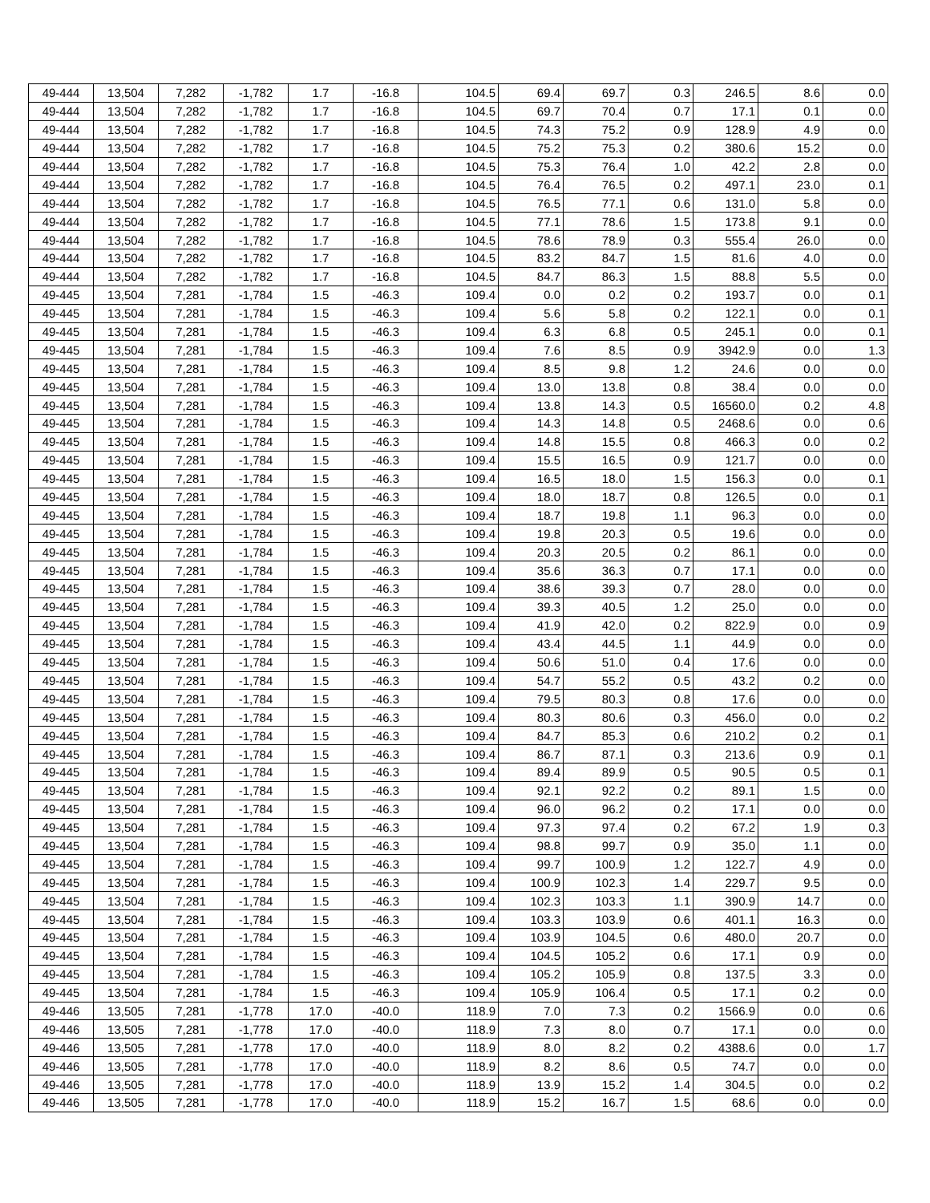| 49-444 | 13,504 | 7,282 | -1,782 | 1.7 | -16.8 | 104.5 | 69.4 | 69.7 | 0.3 | 246.5 | 8.6 | 0.0 |
| 49-444 | 13,504 | 7,282 | -1,782 | 1.7 | -16.8 | 104.5 | 69.7 | 70.4 | 0.7 | 17.1 | 0.1 | 0.0 |
| 49-444 | 13,504 | 7,282 | -1,782 | 1.7 | -16.8 | 104.5 | 74.3 | 75.2 | 0.9 | 128.9 | 4.9 | 0.0 |
| 49-444 | 13,504 | 7,282 | -1,782 | 1.7 | -16.8 | 104.5 | 75.2 | 75.3 | 0.2 | 380.6 | 15.2 | 0.0 |
| 49-444 | 13,504 | 7,282 | -1,782 | 1.7 | -16.8 | 104.5 | 75.3 | 76.4 | 1.0 | 42.2 | 2.8 | 0.0 |
| 49-444 | 13,504 | 7,282 | -1,782 | 1.7 | -16.8 | 104.5 | 76.4 | 76.5 | 0.2 | 497.1 | 23.0 | 0.1 |
| 49-444 | 13,504 | 7,282 | -1,782 | 1.7 | -16.8 | 104.5 | 76.5 | 77.1 | 0.6 | 131.0 | 5.8 | 0.0 |
| 49-444 | 13,504 | 7,282 | -1,782 | 1.7 | -16.8 | 104.5 | 77.1 | 78.6 | 1.5 | 173.8 | 9.1 | 0.0 |
| 49-444 | 13,504 | 7,282 | -1,782 | 1.7 | -16.8 | 104.5 | 78.6 | 78.9 | 0.3 | 555.4 | 26.0 | 0.0 |
| 49-444 | 13,504 | 7,282 | -1,782 | 1.7 | -16.8 | 104.5 | 83.2 | 84.7 | 1.5 | 81.6 | 4.0 | 0.0 |
| 49-444 | 13,504 | 7,282 | -1,782 | 1.7 | -16.8 | 104.5 | 84.7 | 86.3 | 1.5 | 88.8 | 5.5 | 0.0 |
| 49-445 | 13,504 | 7,281 | -1,784 | 1.5 | -46.3 | 109.4 | 0.0 | 0.2 | 0.2 | 193.7 | 0.0 | 0.1 |
| 49-445 | 13,504 | 7,281 | -1,784 | 1.5 | -46.3 | 109.4 | 5.6 | 5.8 | 0.2 | 122.1 | 0.0 | 0.1 |
| 49-445 | 13,504 | 7,281 | -1,784 | 1.5 | -46.3 | 109.4 | 6.3 | 6.8 | 0.5 | 245.1 | 0.0 | 0.1 |
| 49-445 | 13,504 | 7,281 | -1,784 | 1.5 | -46.3 | 109.4 | 7.6 | 8.5 | 0.9 | 3942.9 | 0.0 | 1.3 |
| 49-445 | 13,504 | 7,281 | -1,784 | 1.5 | -46.3 | 109.4 | 8.5 | 9.8 | 1.2 | 24.6 | 0.0 | 0.0 |
| 49-445 | 13,504 | 7,281 | -1,784 | 1.5 | -46.3 | 109.4 | 13.0 | 13.8 | 0.8 | 38.4 | 0.0 | 0.0 |
| 49-445 | 13,504 | 7,281 | -1,784 | 1.5 | -46.3 | 109.4 | 13.8 | 14.3 | 0.5 | 16560.0 | 0.2 | 4.8 |
| 49-445 | 13,504 | 7,281 | -1,784 | 1.5 | -46.3 | 109.4 | 14.3 | 14.8 | 0.5 | 2468.6 | 0.0 | 0.6 |
| 49-445 | 13,504 | 7,281 | -1,784 | 1.5 | -46.3 | 109.4 | 14.8 | 15.5 | 0.8 | 466.3 | 0.0 | 0.2 |
| 49-445 | 13,504 | 7,281 | -1,784 | 1.5 | -46.3 | 109.4 | 15.5 | 16.5 | 0.9 | 121.7 | 0.0 | 0.0 |
| 49-445 | 13,504 | 7,281 | -1,784 | 1.5 | -46.3 | 109.4 | 16.5 | 18.0 | 1.5 | 156.3 | 0.0 | 0.1 |
| 49-445 | 13,504 | 7,281 | -1,784 | 1.5 | -46.3 | 109.4 | 18.0 | 18.7 | 0.8 | 126.5 | 0.0 | 0.1 |
| 49-445 | 13,504 | 7,281 | -1,784 | 1.5 | -46.3 | 109.4 | 18.7 | 19.8 | 1.1 | 96.3 | 0.0 | 0.0 |
| 49-445 | 13,504 | 7,281 | -1,784 | 1.5 | -46.3 | 109.4 | 19.8 | 20.3 | 0.5 | 19.6 | 0.0 | 0.0 |
| 49-445 | 13,504 | 7,281 | -1,784 | 1.5 | -46.3 | 109.4 | 20.3 | 20.5 | 0.2 | 86.1 | 0.0 | 0.0 |
| 49-445 | 13,504 | 7,281 | -1,784 | 1.5 | -46.3 | 109.4 | 35.6 | 36.3 | 0.7 | 17.1 | 0.0 | 0.0 |
| 49-445 | 13,504 | 7,281 | -1,784 | 1.5 | -46.3 | 109.4 | 38.6 | 39.3 | 0.7 | 28.0 | 0.0 | 0.0 |
| 49-445 | 13,504 | 7,281 | -1,784 | 1.5 | -46.3 | 109.4 | 39.3 | 40.5 | 1.2 | 25.0 | 0.0 | 0.0 |
| 49-445 | 13,504 | 7,281 | -1,784 | 1.5 | -46.3 | 109.4 | 41.9 | 42.0 | 0.2 | 822.9 | 0.0 | 0.9 |
| 49-445 | 13,504 | 7,281 | -1,784 | 1.5 | -46.3 | 109.4 | 43.4 | 44.5 | 1.1 | 44.9 | 0.0 | 0.0 |
| 49-445 | 13,504 | 7,281 | -1,784 | 1.5 | -46.3 | 109.4 | 50.6 | 51.0 | 0.4 | 17.6 | 0.0 | 0.0 |
| 49-445 | 13,504 | 7,281 | -1,784 | 1.5 | -46.3 | 109.4 | 54.7 | 55.2 | 0.5 | 43.2 | 0.2 | 0.0 |
| 49-445 | 13,504 | 7,281 | -1,784 | 1.5 | -46.3 | 109.4 | 79.5 | 80.3 | 0.8 | 17.6 | 0.0 | 0.0 |
| 49-445 | 13,504 | 7,281 | -1,784 | 1.5 | -46.3 | 109.4 | 80.3 | 80.6 | 0.3 | 456.0 | 0.0 | 0.2 |
| 49-445 | 13,504 | 7,281 | -1,784 | 1.5 | -46.3 | 109.4 | 84.7 | 85.3 | 0.6 | 210.2 | 0.2 | 0.1 |
| 49-445 | 13,504 | 7,281 | -1,784 | 1.5 | -46.3 | 109.4 | 86.7 | 87.1 | 0.3 | 213.6 | 0.9 | 0.1 |
| 49-445 | 13,504 | 7,281 | -1,784 | 1.5 | -46.3 | 109.4 | 89.4 | 89.9 | 0.5 | 90.5 | 0.5 | 0.1 |
| 49-445 | 13,504 | 7,281 | -1,784 | 1.5 | -46.3 | 109.4 | 92.1 | 92.2 | 0.2 | 89.1 | 1.5 | 0.0 |
| 49-445 | 13,504 | 7,281 | -1,784 | 1.5 | -46.3 | 109.4 | 96.0 | 96.2 | 0.2 | 17.1 | 0.0 | 0.0 |
| 49-445 | 13,504 | 7,281 | -1,784 | 1.5 | -46.3 | 109.4 | 97.3 | 97.4 | 0.2 | 67.2 | 1.9 | 0.3 |
| 49-445 | 13,504 | 7,281 | -1,784 | 1.5 | -46.3 | 109.4 | 98.8 | 99.7 | 0.9 | 35.0 | 1.1 | 0.0 |
| 49-445 | 13,504 | 7,281 | -1,784 | 1.5 | -46.3 | 109.4 | 99.7 | 100.9 | 1.2 | 122.7 | 4.9 | 0.0 |
| 49-445 | 13,504 | 7,281 | -1,784 | 1.5 | -46.3 | 109.4 | 100.9 | 102.3 | 1.4 | 229.7 | 9.5 | 0.0 |
| 49-445 | 13,504 | 7,281 | -1,784 | 1.5 | -46.3 | 109.4 | 102.3 | 103.3 | 1.1 | 390.9 | 14.7 | 0.0 |
| 49-445 | 13,504 | 7,281 | -1,784 | 1.5 | -46.3 | 109.4 | 103.3 | 103.9 | 0.6 | 401.1 | 16.3 | 0.0 |
| 49-445 | 13,504 | 7,281 | -1,784 | 1.5 | -46.3 | 109.4 | 103.9 | 104.5 | 0.6 | 480.0 | 20.7 | 0.0 |
| 49-445 | 13,504 | 7,281 | -1,784 | 1.5 | -46.3 | 109.4 | 104.5 | 105.2 | 0.6 | 17.1 | 0.9 | 0.0 |
| 49-445 | 13,504 | 7,281 | -1,784 | 1.5 | -46.3 | 109.4 | 105.2 | 105.9 | 0.8 | 137.5 | 3.3 | 0.0 |
| 49-445 | 13,504 | 7,281 | -1,784 | 1.5 | -46.3 | 109.4 | 105.9 | 106.4 | 0.5 | 17.1 | 0.2 | 0.0 |
| 49-446 | 13,505 | 7,281 | -1,778 | 17.0 | -40.0 | 118.9 | 7.0 | 7.3 | 0.2 | 1566.9 | 0.0 | 0.6 |
| 49-446 | 13,505 | 7,281 | -1,778 | 17.0 | -40.0 | 118.9 | 7.3 | 8.0 | 0.7 | 17.1 | 0.0 | 0.0 |
| 49-446 | 13,505 | 7,281 | -1,778 | 17.0 | -40.0 | 118.9 | 8.0 | 8.2 | 0.2 | 4388.6 | 0.0 | 1.7 |
| 49-446 | 13,505 | 7,281 | -1,778 | 17.0 | -40.0 | 118.9 | 8.2 | 8.6 | 0.5 | 74.7 | 0.0 | 0.0 |
| 49-446 | 13,505 | 7,281 | -1,778 | 17.0 | -40.0 | 118.9 | 13.9 | 15.2 | 1.4 | 304.5 | 0.0 | 0.2 |
| 49-446 | 13,505 | 7,281 | -1,778 | 17.0 | -40.0 | 118.9 | 15.2 | 16.7 | 1.5 | 68.6 | 0.0 | 0.0 |